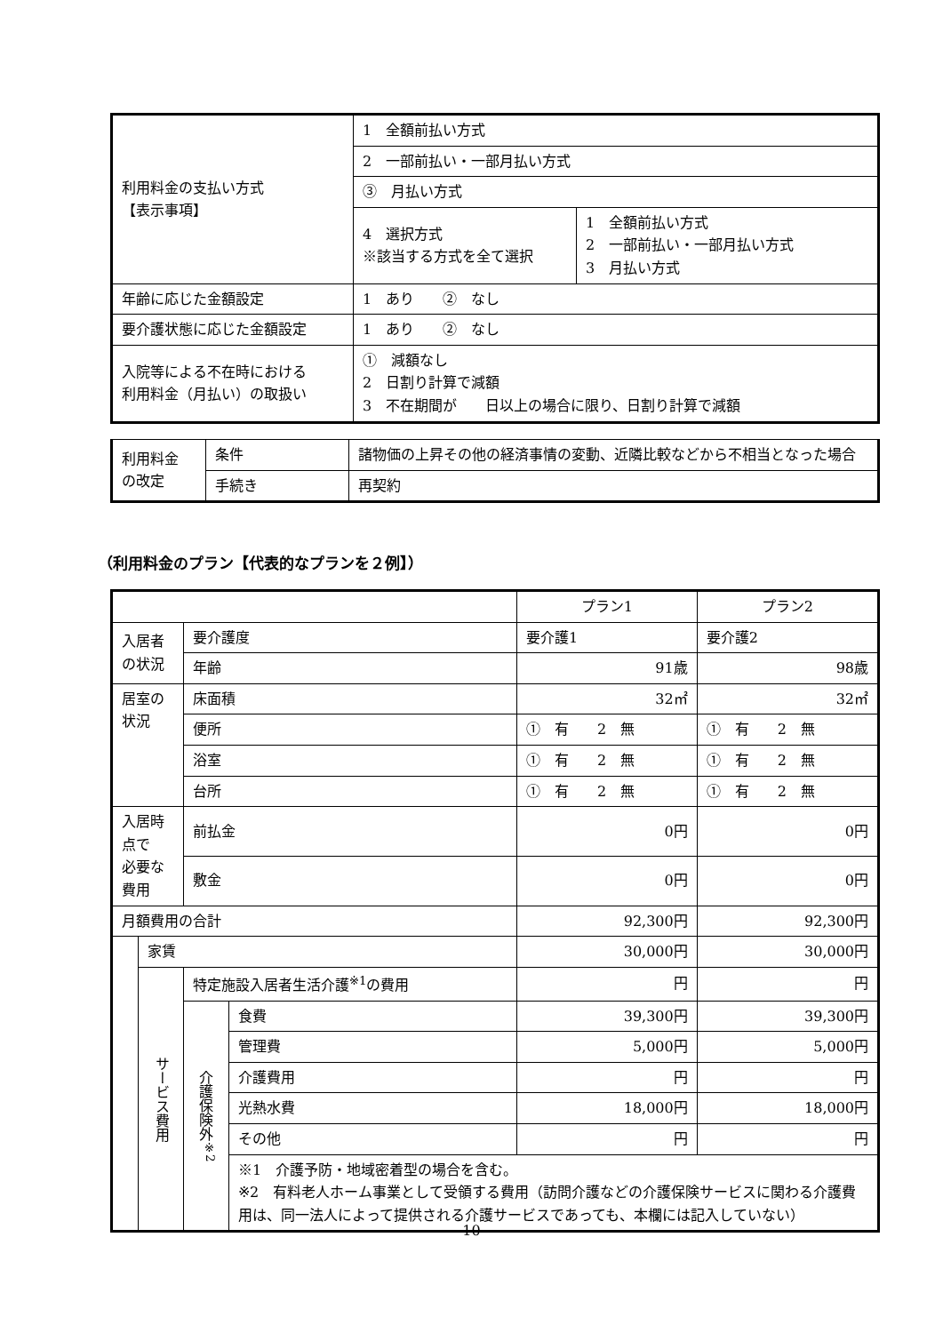| 利用料金の支払い方式 【表示事項】 | 1 全額前払い方式 | |
| | 2 一部前払い・一部月払い方式 | |
| | ③ 月払い方式 | |
| | 4 選択方式 ※該当する方式を全て選択 | 1 全額前払い方式 2 一部前払い・一部月払い方式 3 月払い方式 |
| 年齢に応じた金額設定 | 1 あり ② なし | |
| 要介護状態に応じた金額設定 | 1 あり ② なし | |
| 入院等による不在時における 利用料金（月払い）の取扱い | ① 減額なし 2 日割り計算で減額 3 不在期間が 日以上の場合に限り、日割り計算で減額 | |
| 利用料金 の改定 | 条件 | 諸物価の上昇その他の経済事情の変動、近隣比較などから不相当となった場合 |
| | 手続き | 再契約 |
（利用料金のプラン【代表的なプランを２例】）
| | | | | プラン1 | プラン2 |
| 入居者の状況 | | 要介護度 | | 要介護1 | 要介護2 |
| | | 年齢 | | 91歳 | 98歳 |
| 居室の状況 | | 床面積 | | 32㎡ | 32㎡ |
| | | 便所 | | ① 有 2 無 | ① 有 2 無 |
| | | 浴室 | | ① 有 2 無 | ① 有 2 無 |
| | | 台所 | | ① 有 2 無 | ① 有 2 無 |
| 入居時点で 必要な費用 | | 前払金 | | 0円 | 0円 |
| | | 敷金 | | 0円 | 0円 |
| 月額費用の合計 | | | | 92,300円 | 92,300円 |
| | 家賃 | | | 30,000円 | 30,000円 |
| | サービス費用 | 特定施設入居者生活介護<sup>※1</sup>の費用 | | 円 | 円 |
| | | 介護保険外<sup>※2</sup> | 食費 | 39,300円 | 39,300円 |
| | | | 管理費 | 5,000円 | 5,000円 |
| | | | 介護費用 | 円 | 円 |
| | | | 光熱水費 | 18,000円 | 18,000円 |
| | | | その他 | 円 | 円 |
| | | | ※1 介護予防・地域密着型の場合を含む。 ※2 有料老人ホーム事業として受領する費用（訪問介護などの介護保険サービスに関わる介護費用は、同一法人によって提供される介護サービスであっても、本欄には記入していない） | | |
10